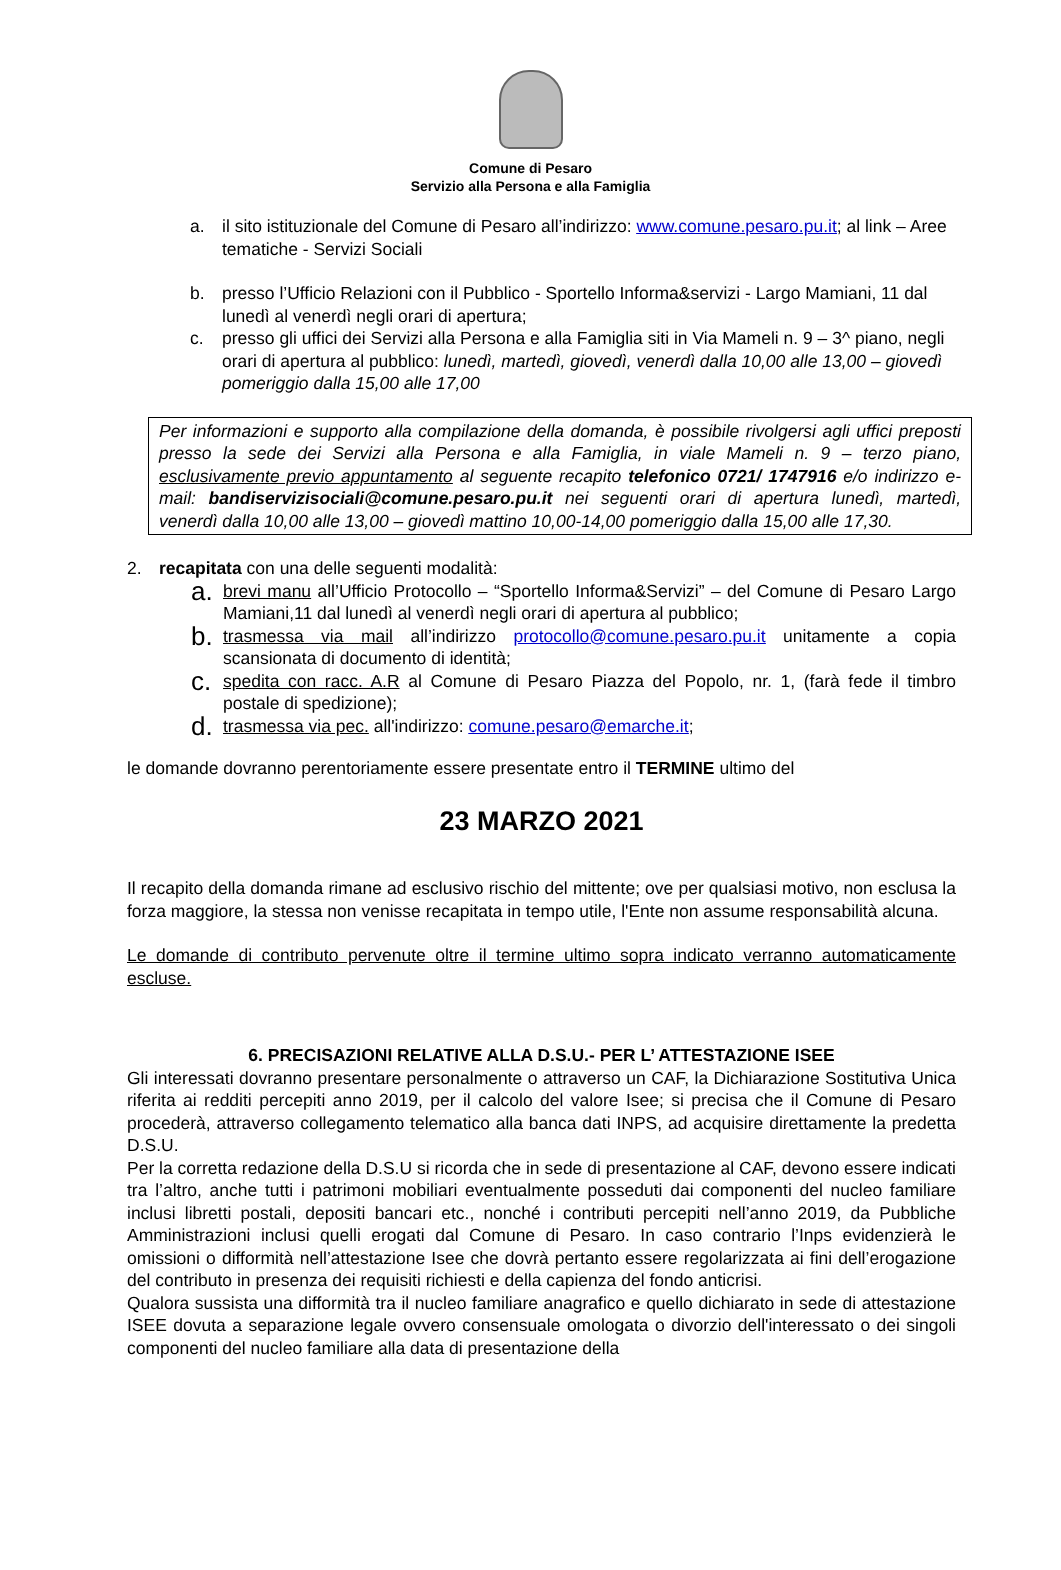Comune di Pesaro
Servizio alla Persona e alla Famiglia
a. il sito istituzionale del Comune di Pesaro all’indirizzo: www.comune.pesaro.pu.it; al link – Aree tematiche - Servizi Sociali
b. presso l’Ufficio Relazioni con il Pubblico - Sportello Informa&servizi - Largo Mamiani, 11 dal lunedì al venerdì negli orari di apertura;
c. presso gli uffici dei Servizi alla Persona e alla Famiglia siti in Via Mameli n. 9 – 3^ piano, negli orari di apertura al pubblico: lunedì, martedì, giovedì, venerdì dalla 10,00 alle 13,00 – giovedì pomeriggio dalla 15,00 alle 17,00
Per informazioni e supporto alla compilazione della domanda, è possibile rivolgersi agli uffici preposti presso la sede dei Servizi alla Persona e alla Famiglia, in viale Mameli n. 9 – terzo piano, esclusivamente previo appuntamento al seguente recapito telefonico 0721/ 1747916 e/o indirizzo e-mail: bandiservizisociali@comune.pesaro.pu.it nei seguenti orari di apertura lunedì, martedì, venerdì dalla 10,00 alle 13,00 – giovedì mattino 10,00-14,00 pomeriggio dalla 15,00 alle 17,30.
2. recapitata con una delle seguenti modalità:
a. brevi manu all’Ufficio Protocollo – “Sportello Informa&Servizi” – del Comune di Pesaro Largo Mamiani,11 dal lunedì al venerdì negli orari di apertura al pubblico;
b. trasmessa via mail all’indirizzo protocollo@comune.pesaro.pu.it unitamente a copia scansionata di documento di identità;
c. spedita con racc. A.R al Comune di Pesaro Piazza del Popolo, nr. 1, (farà fede il timbro postale di spedizione);
d. trasmessa via pec. all'indirizzo: comune.pesaro@emarche.it;
le domande dovranno perentoriamente essere presentate entro il TERMINE ultimo del
23 MARZO 2021
Il recapito della domanda rimane ad esclusivo rischio del mittente; ove per qualsiasi motivo, non esclusa la forza maggiore, la stessa non venisse recapitata in tempo utile, l'Ente non assume responsabilità alcuna.
Le domande di contributo pervenute oltre il termine ultimo sopra indicato verranno automaticamente escluse.
6. PRECISAZIONI RELATIVE ALLA D.S.U.- PER L’ ATTESTAZIONE ISEE
Gli interessati dovranno presentare personalmente o attraverso un CAF, la Dichiarazione Sostitutiva Unica riferita ai redditi percepiti anno 2019, per il calcolo del valore Isee; si precisa che il Comune di Pesaro procederà, attraverso collegamento telematico alla banca dati INPS, ad acquisire direttamente la predetta D.S.U.
Per la corretta redazione della D.S.U si ricorda che in sede di presentazione al CAF, devono essere indicati tra l’altro, anche tutti i patrimoni mobiliari eventualmente posseduti dai componenti del nucleo familiare inclusi libretti postali, depositi bancari etc., nonché i contributi percepiti nell’anno 2019, da Pubbliche Amministrazioni inclusi quelli erogati dal Comune di Pesaro. In caso contrario l’Inps evidenzierà le omissioni o difformità nell’attestazione Isee che dovrà pertanto essere regolarizzata ai fini dell’erogazione del contributo in presenza dei requisiti richiesti e della capienza del fondo anticrisi.
Qualora sussista una difformità tra il nucleo familiare anagrafico e quello dichiarato in sede di attestazione ISEE dovuta a separazione legale ovvero consensuale omologata o divorzio dell'interessato o dei singoli componenti del nucleo familiare alla data di presentazione della